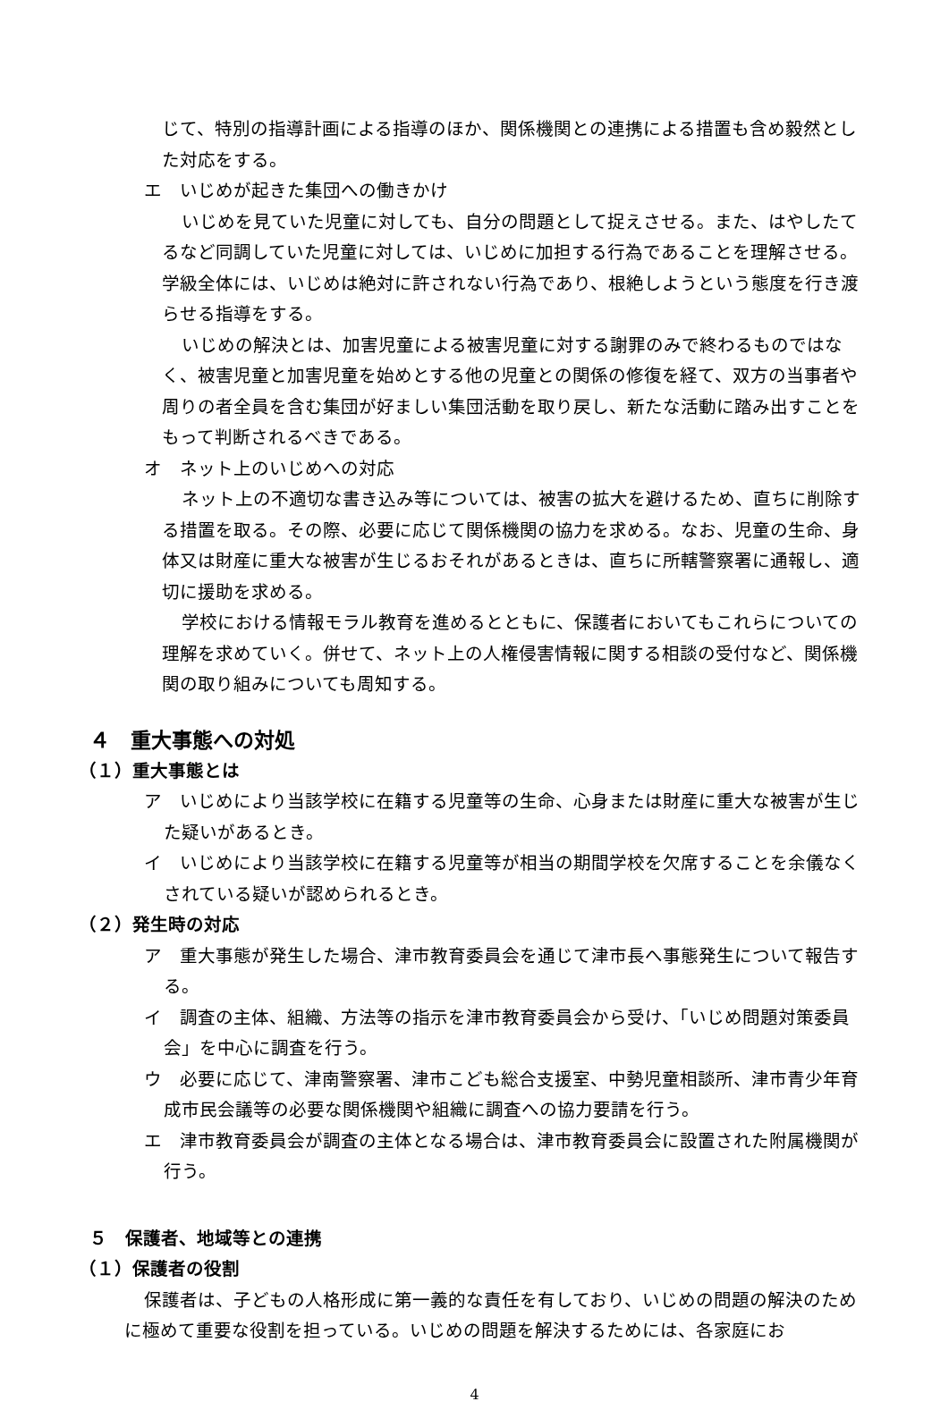じて、特別の指導計画による指導のほか、関係機関との連携による措置も含め毅然とした対応をする。
エ　いじめが起きた集団への働きかけ
いじめを見ていた児童に対しても、自分の問題として捉えさせる。また、はやしたてるなど同調していた児童に対しては、いじめに加担する行為であることを理解させる。学級全体には、いじめは絶対に許されない行為であり、根絶しようという態度を行き渡らせる指導をする。
いじめの解決とは、加害児童による被害児童に対する謝罪のみで終わるものではなく、被害児童と加害児童を始めとする他の児童との関係の修復を経て、双方の当事者や周りの者全員を含む集団が好ましい集団活動を取り戻し、新たな活動に踏み出すことをもって判断されるべきである。
オ　ネット上のいじめへの対応
ネット上の不適切な書き込み等については、被害の拡大を避けるため、直ちに削除する措置を取る。その際、必要に応じて関係機関の協力を求める。なお、児童の生命、身体又は財産に重大な被害が生じるおそれがあるときは、直ちに所轄警察署に通報し、適切に援助を求める。
学校における情報モラル教育を進めるとともに、保護者においてもこれらについての理解を求めていく。併せて、ネット上の人権侵害情報に関する相談の受付など、関係機関の取り組みについても周知する。
４　重大事態への対処
（１）重大事態とは
ア　いじめにより当該学校に在籍する児童等の生命、心身または財産に重大な被害が生じた疑いがあるとき。
イ　いじめにより当該学校に在籍する児童等が相当の期間学校を欠席することを余儀なくされている疑いが認められるとき。
（２）発生時の対応
ア　重大事態が発生した場合、津市教育委員会を通じて津市長へ事態発生について報告する。
イ　調査の主体、組織、方法等の指示を津市教育委員会から受け、「いじめ問題対策委員会」を中心に調査を行う。
ウ　必要に応じて、津南警察署、津市こども総合支援室、中勢児童相談所、津市青少年育成市民会議等の必要な関係機関や組織に調査への協力要請を行う。
エ　津市教育委員会が調査の主体となる場合は、津市教育委員会に設置された附属機関が行う。
５　保護者、地域等との連携
（１）保護者の役割
保護者は、子どもの人格形成に第一義的な責任を有しており、いじめの問題の解決のために極めて重要な役割を担っている。いじめの問題を解決するためには、各家庭にお
4